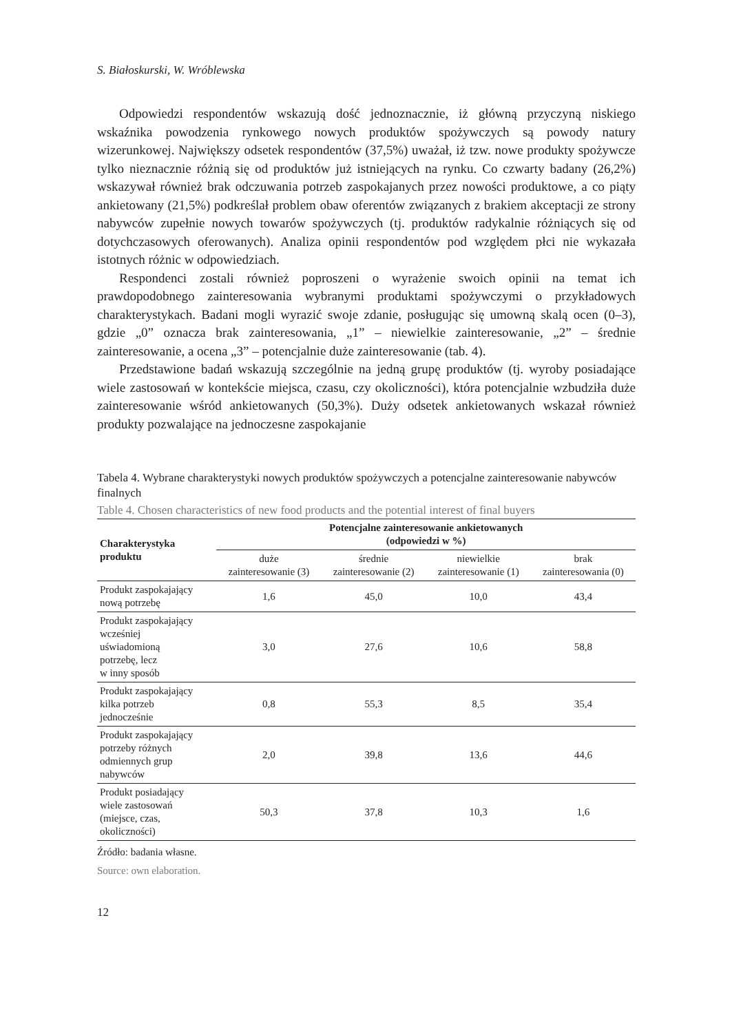S. Białoskurski, W. Wróblewska
Odpowiedzi respondentów wskazują dość jednoznacznie, iż główną przyczyną niskiego wskaźnika powodzenia rynkowego nowych produktów spożywczych są powody natury wizerunkowej. Największy odsetek respondentów (37,5%) uważał, iż tzw. nowe produkty spożywcze tylko nieznacznie różnią się od produktów już istniejących na rynku. Co czwarty badany (26,2%) wskazywał również brak odczuwania potrzeb zaspokajanych przez nowości produktowe, a co piąty ankietowany (21,5%) podkreślał problem obaw oferentów związanych z brakiem akceptacji ze strony nabywców zupełnie nowych towarów spożywczych (tj. produktów radykalnie różniących się od dotychczasowych oferowanych). Analiza opinii respondentów pod względem płci nie wykazała istotnych różnic w odpowiedziach.
Respondenci zostali również poproszeni o wyrażenie swoich opinii na temat ich prawdopodobnego zainteresowania wybranymi produktami spożywczymi o przykładowych charakterystykach. Badani mogli wyrazić swoje zdanie, posługując się umowną skalą ocen (0–3), gdzie „0” oznacza brak zainteresowania, „1” – niewielkie zainteresowanie, „2” – średnie zainteresowanie, a ocena „3” – potencjalnie duże zainteresowanie (tab. 4).
Przedstawione badań wskazują szczególnie na jedną grupę produktów (tj. wyroby posiadające wiele zastosowań w kontekście miejsca, czasu, czy okoliczności), która potencjalnie wzbudziła duże zainteresowanie wśród ankietowanych (50,3%). Duży odsetek ankietowanych wskazał również produkty pozwalające na jednoczesne zaspokajanie
Tabela 4. Wybrane charakterystyki nowych produktów spożywczych a potencjalne zainteresowanie nabywców finalnych
Table 4. Chosen characteristics of new food products and the potential interest of final buyers
| Charakterystyka produktu | Potencjalne zainteresowanie ankietowanych (odpowiedzi w %) | | | |
| --- | --- | --- | --- | --- |
| | duże zainteresowanie (3) | średnie zainteresowanie (2) | niewielkie zainteresowanie (1) | brak zainteresowania (0) |
| Produkt zaspokajający nową potrzebę | 1,6 | 45,0 | 10,0 | 43,4 |
| Produkt zaspokajający wcześniej uświadomioną potrzebę, lecz w inny sposób | 3,0 | 27,6 | 10,6 | 58,8 |
| Produkt zaspokajający kilka potrzeb jednocześnie | 0,8 | 55,3 | 8,5 | 35,4 |
| Produkt zaspokajający potrzeby różnych odmiennych grup nabywców | 2,0 | 39,8 | 13,6 | 44,6 |
| Produkt posiadający wiele zastosowań (miejsce, czas, okoliczności) | 50,3 | 37,8 | 10,3 | 1,6 |
Źródło: badania własne.
Source: own elaboration.
12